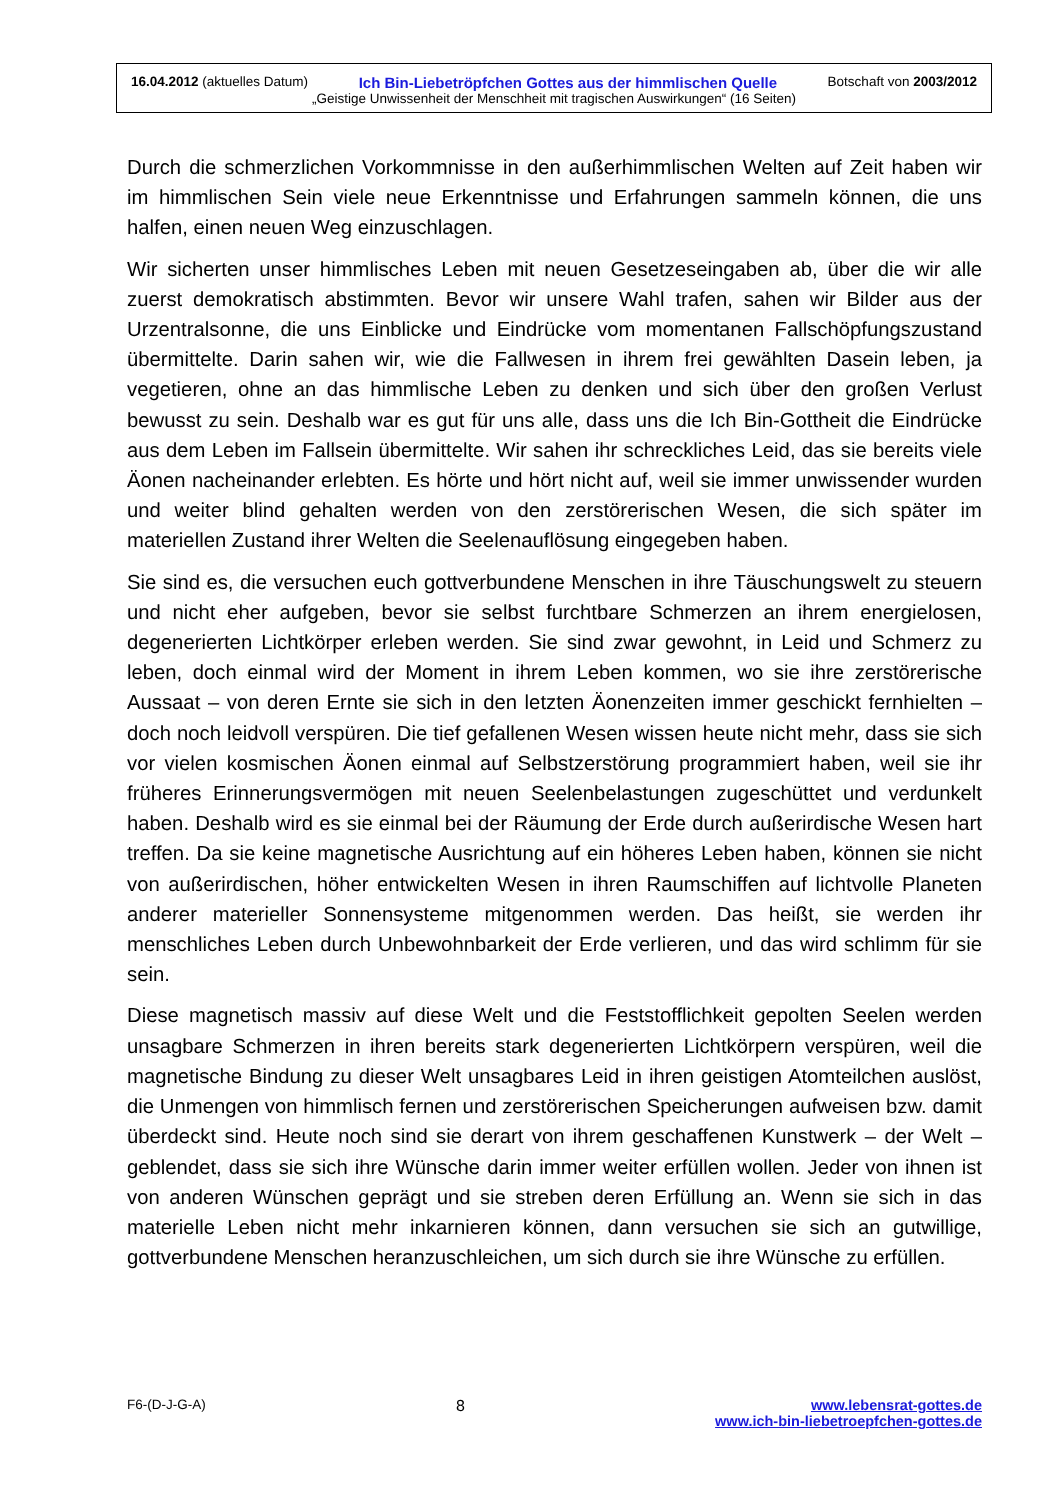16.04.2012 (aktuelles Datum) Ich Bin-Liebetröpfchen Gottes aus der himmlischen Quelle Botschaft von 2003/2012
„Geistige Unwissenheit der Menschheit mit tragischen Auswirkungen“ (16 Seiten)
Durch die schmerzlichen Vorkommnisse in den außerhimmlischen Welten auf Zeit haben wir im himmlischen Sein viele neue Erkenntnisse und Erfahrungen sammeln können, die uns halfen, einen neuen Weg einzuschlagen.
Wir sicherten unser himmlisches Leben mit neuen Gesetzeseingaben ab, über die wir alle zuerst demokratisch abstimmten. Bevor wir unsere Wahl trafen, sahen wir Bilder aus der Urzentralsonne, die uns Einblicke und Eindrücke vom momentanen Fallschöpfungszustand übermittelte. Darin sahen wir, wie die Fallwesen in ihrem frei gewählten Dasein leben, ja vegetieren, ohne an das himmlische Leben zu denken und sich über den großen Verlust bewusst zu sein. Deshalb war es gut für uns alle, dass uns die Ich Bin-Gottheit die Eindrücke aus dem Leben im Fallsein übermittelte. Wir sahen ihr schreckliches Leid, das sie bereits viele Äonen nacheinander erlebten. Es hörte und hört nicht auf, weil sie immer unwissender wurden und weiter blind gehalten werden von den zerstörerischen Wesen, die sich später im materiellen Zustand ihrer Welten die Seelenauflösung eingegeben haben.
Sie sind es, die versuchen euch gottverbundene Menschen in ihre Täuschungswelt zu steuern und nicht eher aufgeben, bevor sie selbst furchtbare Schmerzen an ihrem energielosen, degenerierten Lichtkörper erleben werden. Sie sind zwar gewohnt, in Leid und Schmerz zu leben, doch einmal wird der Moment in ihrem Leben kommen, wo sie ihre zerstörerische Aussaat – von deren Ernte sie sich in den letzten Äonenzeiten immer geschickt fernhielten – doch noch leidvoll verspüren. Die tief gefallenen Wesen wissen heute nicht mehr, dass sie sich vor vielen kosmischen Äonen einmal auf Selbstzerstörung programmiert haben, weil sie ihr früheres Erinnerungsvermögen mit neuen Seelenbelastungen zugeschüttet und verdunkelt haben. Deshalb wird es sie einmal bei der Räumung der Erde durch außerirdische Wesen hart treffen. Da sie keine magnetische Ausrichtung auf ein höheres Leben haben, können sie nicht von außerirdischen, höher entwickelten Wesen in ihren Raumschiffen auf lichtvolle Planeten anderer materieller Sonnensysteme mitgenommen werden. Das heißt, sie werden ihr menschliches Leben durch Unbewohnbarkeit der Erde verlieren, und das wird schlimm für sie sein.
Diese magnetisch massiv auf diese Welt und die Feststofflichkeit gepolten Seelen werden unsagbare Schmerzen in ihren bereits stark degenerierten Lichtkörpern verspüren, weil die magnetische Bindung zu dieser Welt unsagbares Leid in ihren geistigen Atomteilchen auslöst, die Unmengen von himmlisch fernen und zerstörerischen Speicherungen aufweisen bzw. damit überdeckt sind. Heute noch sind sie derart von ihrem geschaffenen Kunstwerk – der Welt – geblendet, dass sie sich ihre Wünsche darin immer weiter erfüllen wollen. Jeder von ihnen ist von anderen Wünschen geprägt und sie streben deren Erfüllung an. Wenn sie sich in das materielle Leben nicht mehr inkarnieren können, dann versuchen sie sich an gutwillige, gottverbundene Menschen heranzuschleichen, um sich durch sie ihre Wünsche zu erfüllen.
F6-(D-J-G-A) 8 www.lebensrat-gottes.de
www.ich-bin-liebetroepfchen-gottes.de